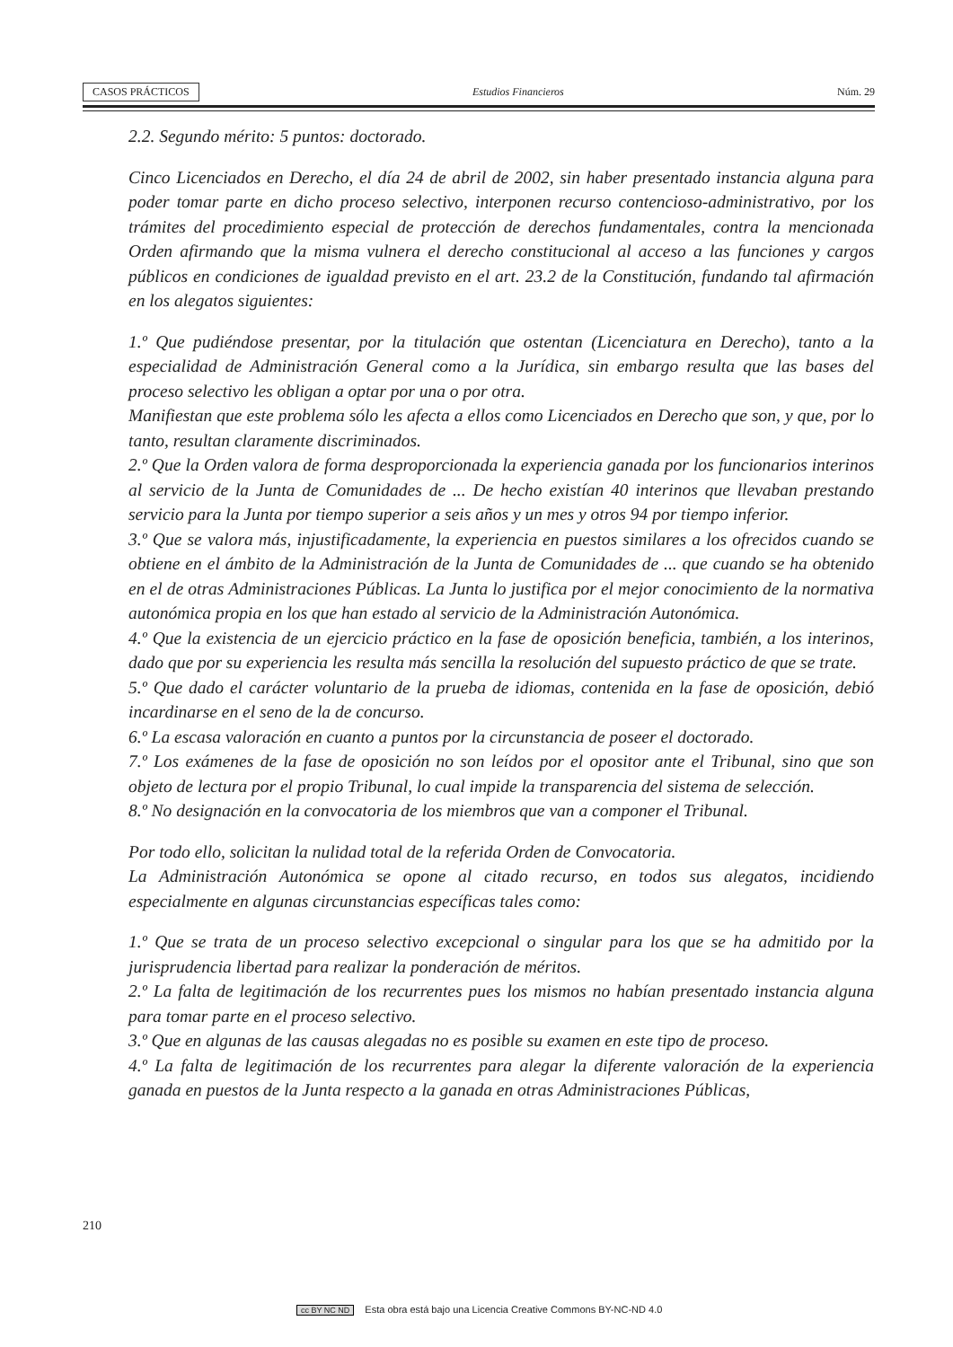CASOS PRÁCTICOS Estudios Financieros Núm. 29
2.2. Segundo mérito: 5 puntos: doctorado.
Cinco Licenciados en Derecho, el día 24 de abril de 2002, sin haber presentado instancia alguna para poder tomar parte en dicho proceso selectivo, interponen recurso contencioso-administrativo, por los trámites del procedimiento especial de protección de derechos fundamentales, contra la mencionada Orden afirmando que la misma vulnera el derecho constitucional al acceso a las funciones y cargos públicos en condiciones de igualdad previsto en el art. 23.2 de la Constitución, fundando tal afirmación en los alegatos siguientes:
1.º Que pudiéndose presentar, por la titulación que ostentan (Licenciatura en Derecho), tanto a la especialidad de Administración General como a la Jurídica, sin embargo resulta que las bases del proceso selectivo les obligan a optar por una o por otra.
Manifiestan que este problema sólo les afecta a ellos como Licenciados en Derecho que son, y que, por lo tanto, resultan claramente discriminados.
2.º Que la Orden valora de forma desproporcionada la experiencia ganada por los funcionarios interinos al servicio de la Junta de Comunidades de ... De hecho existían 40 interinos que llevaban prestando servicio para la Junta por tiempo superior a seis años y un mes y otros 94 por tiempo inferior.
3.º Que se valora más, injustificadamente, la experiencia en puestos similares a los ofrecidos cuando se obtiene en el ámbito de la Administración de la Junta de Comunidades de ... que cuando se ha obtenido en el de otras Administraciones Públicas. La Junta lo justifica por el mejor conocimiento de la normativa autonómica propia en los que han estado al servicio de la Administración Autonómica.
4.º Que la existencia de un ejercicio práctico en la fase de oposición beneficia, también, a los interinos, dado que por su experiencia les resulta más sencilla la resolución del supuesto práctico de que se trate.
5.º Que dado el carácter voluntario de la prueba de idiomas, contenida en la fase de oposición, debió incardinarse en el seno de la de concurso.
6.º La escasa valoración en cuanto a puntos por la circunstancia de poseer el doctorado.
7.º Los exámenes de la fase de oposición no son leídos por el opositor ante el Tribunal, sino que son objeto de lectura por el propio Tribunal, lo cual impide la transparencia del sistema de selección.
8.º No designación en la convocatoria de los miembros que van a componer el Tribunal.
Por todo ello, solicitan la nulidad total de la referida Orden de Convocatoria.
La Administración Autonómica se opone al citado recurso, en todos sus alegatos, incidiendo especialmente en algunas circunstancias específicas tales como:
1.º Que se trata de un proceso selectivo excepcional o singular para los que se ha admitido por la jurisprudencia libertad para realizar la ponderación de méritos.
2.º La falta de legitimación de los recurrentes pues los mismos no habían presentado instancia alguna para tomar parte en el proceso selectivo.
3.º Que en algunas de las causas alegadas no es posible su examen en este tipo de proceso.
4.º La falta de legitimación de los recurrentes para alegar la diferente valoración de la experiencia ganada en puestos de la Junta respecto a la ganada en otras Administraciones Públicas,
210
cc BY NC ND Esta obra está bajo una Licencia Creative Commons BY-NC-ND 4.0